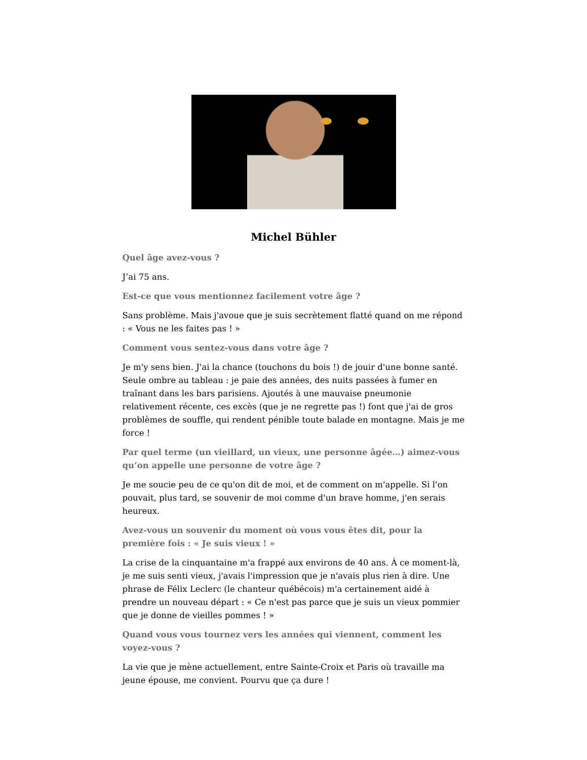Michel Bühler
Quel âge avez-vous ?
J’ai 75 ans.
Est-ce que vous mentionnez facilement votre âge ?
Sans problème. Mais j'avoue que je suis secrètement flatté quand on me répond : « Vous ne les faites pas ! »
Comment vous sentez-vous dans votre âge ?
Je m'y sens bien. J'ai la chance (touchons du bois !) de jouir d'une bonne santé. Seule ombre au tableau : je paie des années, des nuits passées à fumer en traînant dans les bars parisiens. Ajoutés à une mauvaise pneumonie relativement récente, ces excès (que je ne regrette pas !) font que j'ai de gros problèmes de souffle, qui rendent pénible toute balade en montagne. Mais je me force !
Par quel terme (un vieillard, un vieux, une personne âgée…) aimez-vous qu’on appelle une personne de votre âge ?
Je me soucie peu de ce qu'on dit de moi, et de comment on m'appelle. Si l'on pouvait, plus tard, se souvenir de moi comme d'un brave homme, j'en serais heureux.
Avez-vous un souvenir du moment où vous vous êtes dit, pour la première fois : « Je suis vieux ! »
La crise de la cinquantaine m'a frappé aux environs de 40 ans. À ce moment-là, je me suis senti vieux, j'avais l'impression que je n'avais plus rien à dire. Une phrase de Félix Leclerc (le chanteur québécois) m'a certainement aidé à prendre un nouveau départ : « Ce n'est pas parce que je suis un vieux pommier que je donne de vieilles pommes ! »
Quand vous vous tournez vers les années qui viennent, comment les voyez-vous ?
La vie que je mène actuellement, entre Sainte-Croix et Paris où travaille ma jeune épouse, me convient. Pourvu que ça dure !